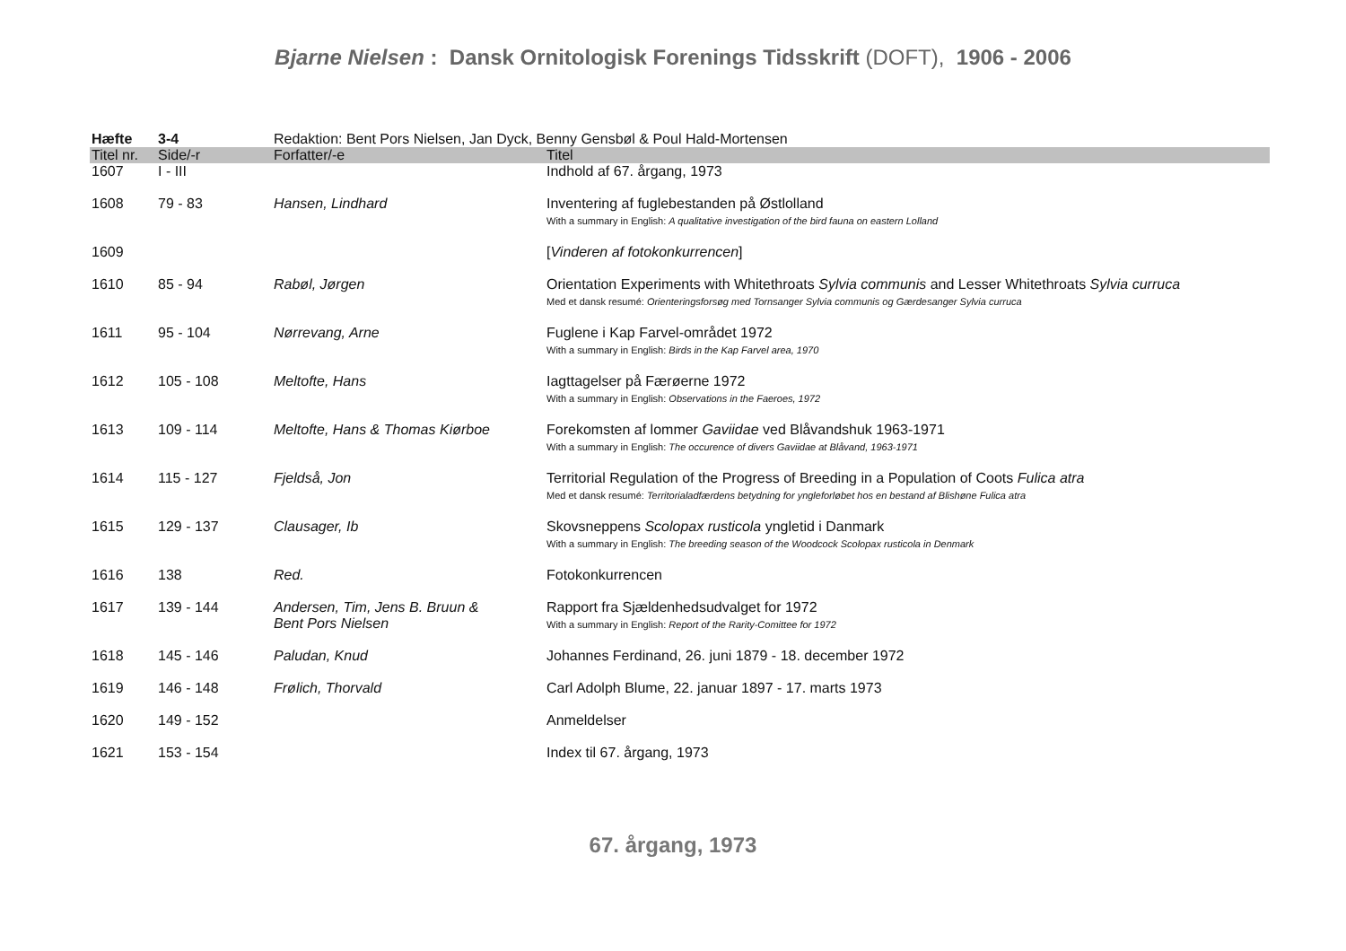Bjarne Nielsen : Dansk Ornitologisk Forenings Tidsskrift (DOFT), 1906 - 2006
| Hæfte | 3-4 | Redaktion: Bent Pors Nielsen, Jan Dyck, Benny Gensbøl & Poul Hald-Mortensen | |
| Titel nr. | Side/-r | Forfatter/-e | Titel |
| 1607 | I - III | | Indhold af 67. årgang, 1973 |
| 1608 | 79 - 83 | Hansen, Lindhard | Inventering af fuglebestanden på Østlolland With a summary in English: A qualitative investigation of the bird fauna on eastern Lolland |
| 1609 | | | [ Vinderen af fotokonkurrencen ] |
| 1610 | 85 - 94 | Rabøl, Jørgen | Orientation Experiments with Whitethroats Sylvia communis and Lesser Whitethroats Sylvia curruca Med et dansk resumé: Orienteringsforsøg med Tornsanger Sylvia communis og Gærdesanger Sylvia curruca |
| 1611 | 95 - 104 | Nørrevang, Arne | Fuglene i Kap Farvel-området 1972 With a summary in English: Birds in the Kap Farvel area, 1970 |
| 1612 | 105 - 108 | Meltofte, Hans | Iagttagelser på Færøerne 1972 With a summary in English: Observations in the Faeroes, 1972 |
| 1613 | 109 - 114 | Meltofte, Hans & Thomas Kiørboe | Forekomsten af lommer Gaviidae ved Blåvandshuk 1963-1971 With a summary in English: The occurence of divers Gaviidae at Blåvand, 1963-1971 |
| 1614 | 115 - 127 | Fjeldså, Jon | Territorial Regulation of the Progress of Breeding in a Population of Coots Fulica atra Med et dansk resumé: Territorialadfærdens betydning for yngleforløbet hos en bestand af Blishøne Fulica atra |
| 1615 | 129 - 137 | Clausager, Ib | Skovsneppens Scolopax rusticola yngletid i Danmark With a summary in English: The breeding season of the Woodcock Scolopax rusticola in Denmark |
| 1616 | 138 | Red. | Fotokonkurrencen |
| 1617 | 139 - 144 | Andersen, Tim, Jens B. Bruun & Bent Pors Nielsen | Rapport fra Sjældenhedsudvalget for 1972 With a summary in English: Report of the Rarity-Comittee for 1972 |
| 1618 | 145 - 146 | Paludan, Knud | Johannes Ferdinand, 26. juni 1879 - 18. december 1972 |
| 1619 | 146 - 148 | Frølich, Thorvald | Carl Adolph Blume, 22. januar 1897 - 17. marts 1973 |
| 1620 | 149 - 152 | | Anmeldelser |
| 1621 | 153 - 154 | | Index til 67. årgang, 1973 |
67. årgang, 1973